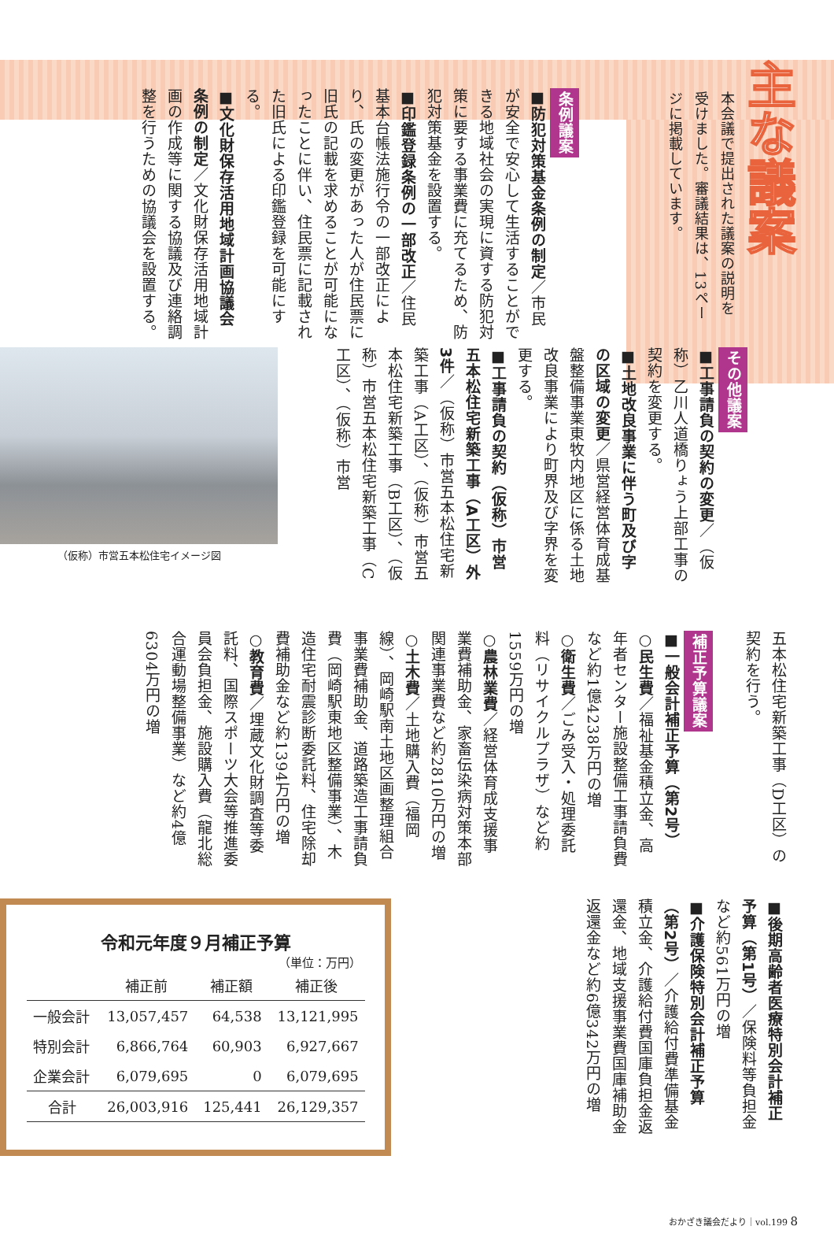主な議案
本会議で提出された議案の説明を受けました。審議結果は、13ページに掲載しています。
条例議案
■防犯対策基金条例の制定／市民が安全で安心して生活することができる地域社会の実現に資する防犯対策に要する事業費に充てるため、防犯対策基金を設置する。
■印鑑登録条例の一部改正／住民基本台帳法施行令の一部改正により、氏の変更があった人が住民票に旧氏の記載を求めることが可能になったことに伴い、住民票に記載された旧氏による印鑑登録を可能にする。
■文化財保存活用地域計画協議会条例の制定／文化財保存活用地域計画の作成等に関する協議及び連絡調整を行うための協議会を設置する。
その他議案
■工事請負の契約の変更／（仮称）乙川人道橋りょう上部工事の契約を変更する。
■土地改良事業に伴う町及び字の区域の変更／県営経営体育成基盤整備事業東牧内地区に係る土地改良事業により町界及び字界を変更する。
■工事請負の契約（仮称）市営五本松住宅新築工事（A工区）外3件／（仮称）市営五本松住宅新築工事（A工区）、（仮称）市営五本松住宅新築工事（B工区）、（仮称）市営五本松住宅新築工事（C工区）、（仮称）市営
（仮称）市営五本松住宅イメージ図
五本松住宅新築工事（D工区）の契約を行う。
補正予算議案
■一般会計補正予算（第2号）
○民生費／福祉基金積立金、高年者センター施設整備工事請負費など約1億4238万円の増
○衛生費／ごみ受入・処理委託料（リサイクルプラザ）など約1559万円の増
○農林業費／経営体育成支援事業費補助金、家畜伝染病対策本部関連事業費など約2810万円の増
○土木費／土地購入費（福岡線）、岡崎駅南土地区画整理組合事業費補助金、道路築造工事請負費（岡崎駅東地区整備事業）、木造住宅耐震診断委託料、住宅除却費補助金など約1394万円の増
○教育費／埋蔵文化財調査等委託料、国際スポーツ大会等推進委員会負担金、施設購入費（龍北総合運動場整備事業）など約4億6304万円の増
■後期高齢者医療特別会計補正予算（第1号）／保険料等負担金など約561万円の増
■介護保険特別会計補正予算（第2号）／介護給付費準備基金積立金、介護給付費国庫負担金返還金、地域支援事業費国庫補助金返還金など約6億342万円の増
令和元年度９月補正予算
（単位：万円）
| | 補正前 | 補正額 | 補正後 |
| --- | --- | --- | --- |
| 一般会計 | 13,057,457 | 64,538 | 13,121,995 |
| 特別会計 | 6,866,764 | 60,903 | 6,927,667 |
| 企業会計 | 6,079,695 | 0 | 6,079,695 |
| 合計 | 26,003,916 | 125,441 | 26,129,357 |
おかざき議会だより｜vol.199 8